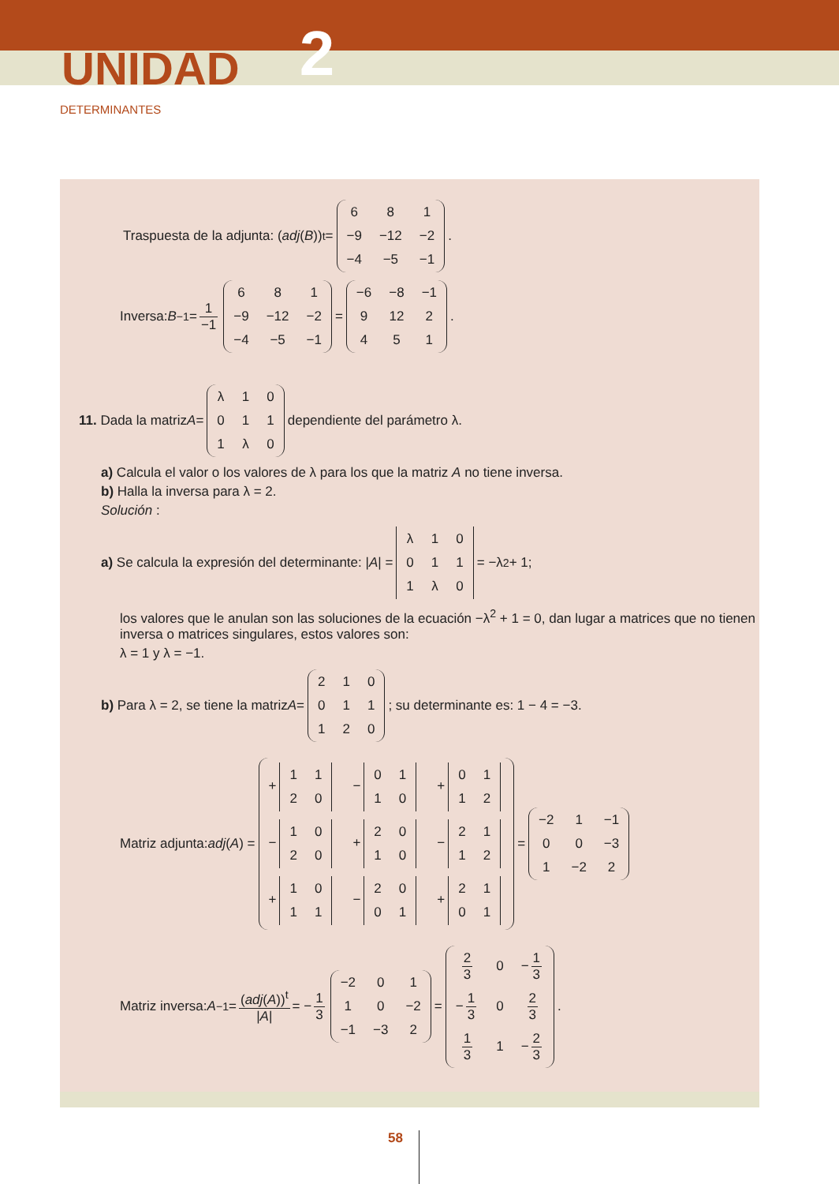UNIDAD 2
DETERMINANTES
Traspuesta de la adjunta: (adj (B))<sup>t</sup> =
| 6 | 8 | 1 |
| −9 | −12 | −2 |
| −4 | −5 | −1 |
.
Inversa: B<sup>−1</sup> = 1 −1
| 6 | 8 | 1 |
| −9 | −12 | −2 |
| −4 | −5 | −1 |
=
| −6 | −8 | −1 |
| 9 | 12 | 2 |
| 4 | 5 | 1 |
.
11. Dada la matriz A =
| λ | 1 | 0 |
| 0 | 1 | 1 |
| 1 | λ | 0 |
dependiente del parámetro λ.
a) Calcula el valor o los valores de λ para los que la matriz A no tiene inversa.
b) Halla la inversa para λ = 2.
Solución :
a) Se calcula la expresión del determinante: | A | =
| λ | 1 | 0 |
| 0 | 1 | 1 |
| 1 | λ | 0 |
= −λ<sup>2</sup> + 1;
los valores que le anulan son las soluciones de la ecuación −λ<sup>2</sup> + 1 = 0, dan lugar a matrices que no tienen inversa o matrices singulares, estos valores son:
λ = 1 y λ = −1.
b) Para λ = 2, se tiene la matriz A =
| 2 | 1 | 0 |
| 0 | 1 | 1 |
| 1 | 2 | 0 |
; su determinante es: 1 − 4 = −3.
Matriz adjunta: adj (A) =
| + / 1 / 1 / / 2 / 0 / | − / 0 / 1 / / 1 / 0 / | + / 0 / 1 / / 1 / 2 / |
| − / 1 / 0 / / 2 / 0 / | + / 2 / 0 / / 1 / 0 / | − / 2 / 1 / / 1 / 2 / |
| + / 1 / 0 / / 1 / 1 / | − / 2 / 0 / / 0 / 1 / | + / 2 / 1 / / 0 / 1 / |
=
| −2 | 1 | −1 |
| 0 | 0 | −3 |
| 1 | −2 | 2 |
Matriz inversa: A<sup>−1</sup> = (adj(A))<sup>t</sup> |A| = − 1 3
| −2 | 0 | 1 |
| 1 | 0 | −2 |
| −1 | −3 | 2 |
=
| 2 3 | 0 | − 1 3 |
| − 1 3 | 0 | 2 3 |
| 1 3 | 1 | − 2 3 |
.
58